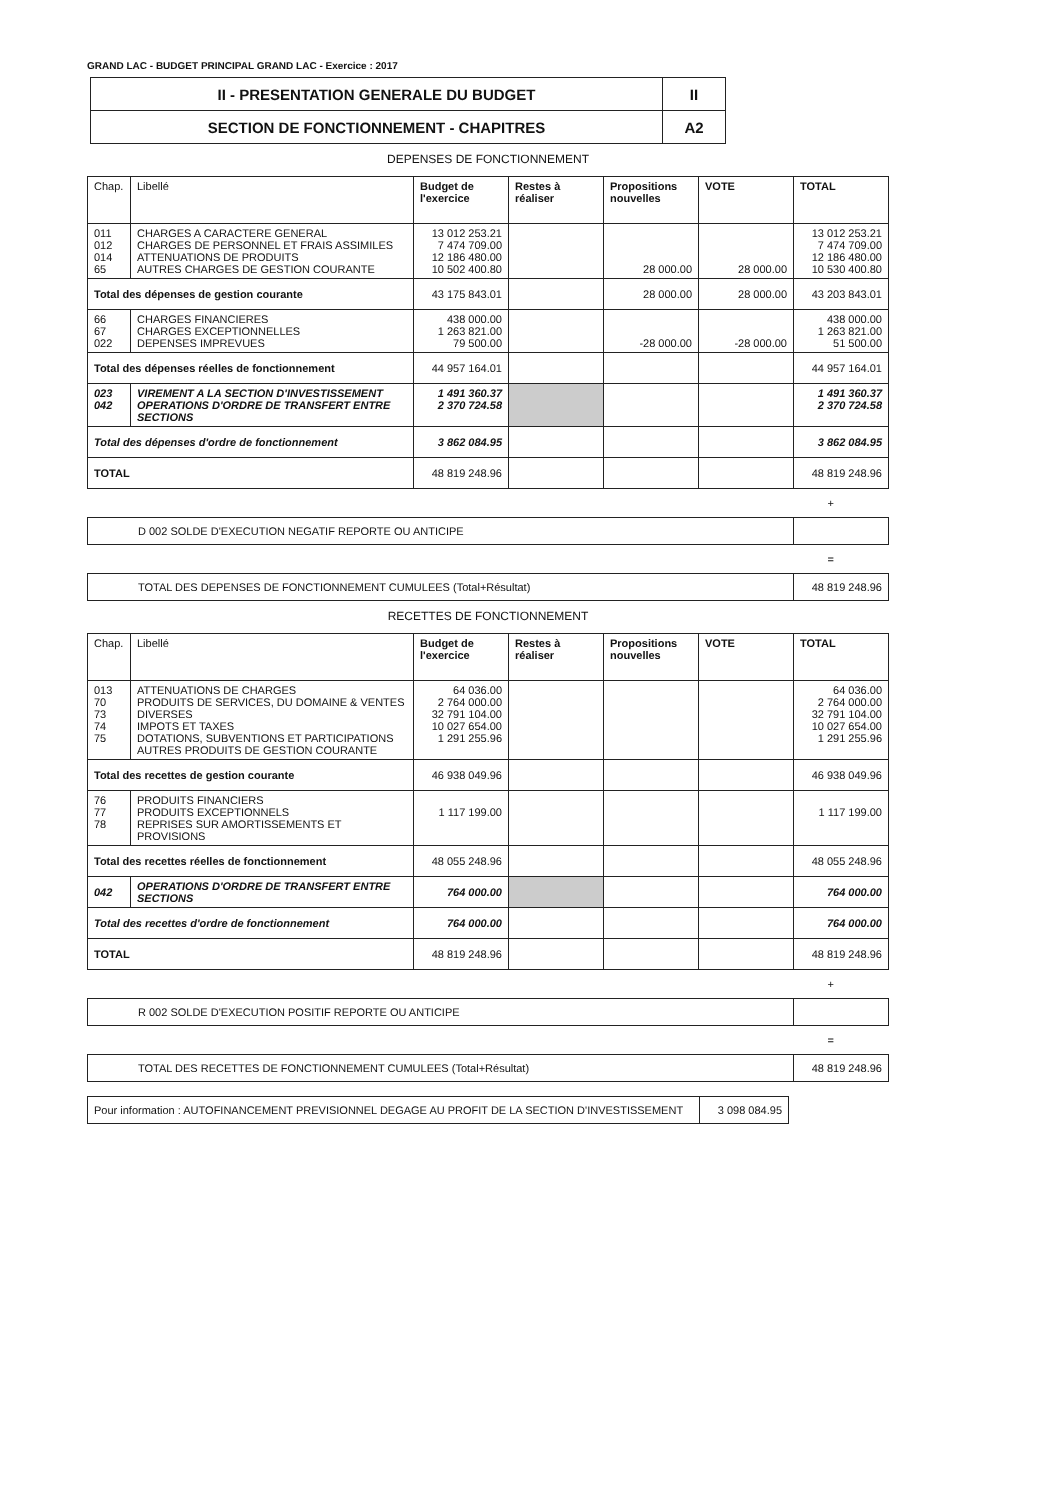GRAND LAC - BUDGET PRINCIPAL GRAND LAC - Exercice : 2017
| II - PRESENTATION GENERALE DU BUDGET | II |
| SECTION DE FONCTIONNEMENT - CHAPITRES | A2 |
DEPENSES DE FONCTIONNEMENT
| Chap. | Libellé | Budget de l'exercice | Restes à réaliser | Propositions nouvelles | VOTE | TOTAL |
| --- | --- | --- | --- | --- | --- | --- |
| 011 012 014 65 | CHARGES A CARACTERE GENERAL CHARGES DE PERSONNEL ET FRAIS ASSIMILES ATTENUATIONS DE PRODUITS AUTRES CHARGES DE GESTION COURANTE | 13 012 253.21 7 474 709.00 12 186 480.00 10 502 400.80 | | 28 000.00 | 28 000.00 | 13 012 253.21 7 474 709.00 12 186 480.00 10 530 400.80 |
| Total des dépenses de gestion courante | | 43 175 843.01 | | 28 000.00 | 28 000.00 | 43 203 843.01 |
| 66 67 022 | CHARGES FINANCIERES CHARGES EXCEPTIONNELLES DEPENSES IMPREVUES | 438 000.00 1 263 821.00 79 500.00 | | -28 000.00 | -28 000.00 | 438 000.00 1 263 821.00 51 500.00 |
| Total des dépenses réelles de fonctionnement | | 44 957 164.01 | | | | 44 957 164.01 |
| 023 042 | VIREMENT A LA SECTION D'INVESTISSEMENT OPERATIONS D'ORDRE DE TRANSFERT ENTRE SECTIONS | 1 491 360.37 2 370 724.58 | | | | 1 491 360.37 2 370 724.58 |
| Total des dépenses d'ordre de fonctionnement | | 3 862 084.95 | | | | 3 862 084.95 |
| TOTAL | | 48 819 248.96 | | | | 48 819 248.96 |
+
| D 002 SOLDE D'EXECUTION NEGATIF REPORTE OU ANTICIPE | |
=
| TOTAL DES DEPENSES DE FONCTIONNEMENT CUMULEES (Total+Résultat) | 48 819 248.96 |
RECETTES DE FONCTIONNEMENT
| Chap. | Libellé | Budget de l'exercice | Restes à réaliser | Propositions nouvelles | VOTE | TOTAL |
| --- | --- | --- | --- | --- | --- | --- |
| 013 70 73 74 75 | ATTENUATIONS DE CHARGES PRODUITS DE SERVICES, DU DOMAINE & VENTES DIVERSES IMPOTS ET TAXES DOTATIONS, SUBVENTIONS ET PARTICIPATIONS AUTRES PRODUITS DE GESTION COURANTE | 64 036.00 2 764 000.00 32 791 104.00 10 027 654.00 1 291 255.96 | | | | 64 036.00 2 764 000.00 32 791 104.00 10 027 654.00 1 291 255.96 |
| Total des recettes de gestion courante | | 46 938 049.96 | | | | 46 938 049.96 |
| 76 77 78 | PRODUITS FINANCIERS PRODUITS EXCEPTIONNELS REPRISES SUR AMORTISSEMENTS ET PROVISIONS | 1 117 199.00 | | | | 1 117 199.00 |
| Total des recettes réelles de fonctionnement | | 48 055 248.96 | | | | 48 055 248.96 |
| 042 | OPERATIONS D'ORDRE DE TRANSFERT ENTRE SECTIONS | 764 000.00 | | | | 764 000.00 |
| Total des recettes d'ordre de fonctionnement | | 764 000.00 | | | | 764 000.00 |
| TOTAL | | 48 819 248.96 | | | | 48 819 248.96 |
+
| R 002 SOLDE D'EXECUTION POSITIF REPORTE OU ANTICIPE | |
=
| TOTAL DES RECETTES DE FONCTIONNEMENT CUMULEES (Total+Résultat) | 48 819 248.96 |
| Pour information : AUTOFINANCEMENT PREVISIONNEL DEGAGE AU PROFIT DE LA SECTION D'INVESTISSEMENT | 3 098 084.95 |